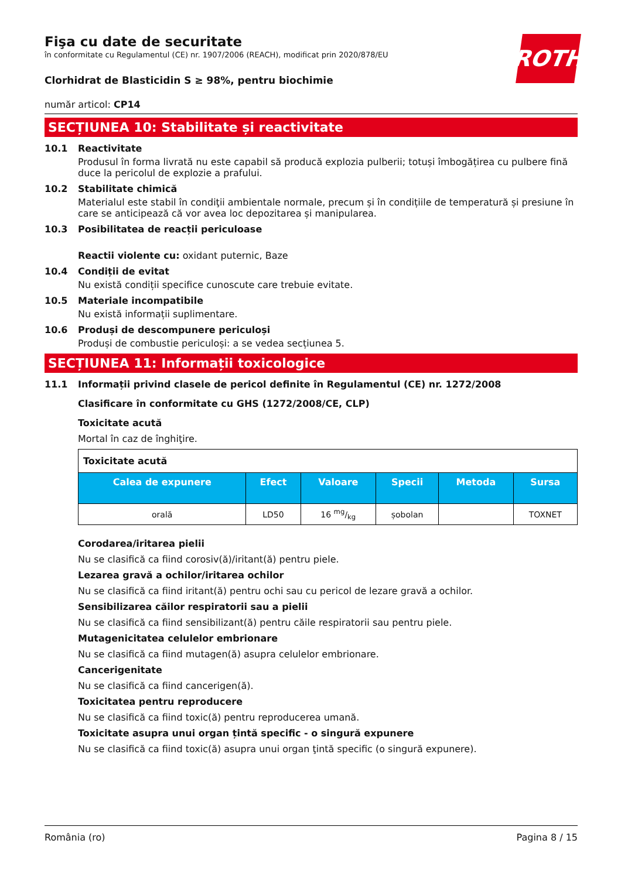ROTH
Fişa cu date de securitate
în conformitate cu Regulamentul (CE) nr. 1907/2006 (REACH), modificat prin 2020/878/EU
Clorhidrat de Blasticidin S ≥ 98%, pentru biochimie
număr articol: CP14
SECȚIUNEA 10: Stabilitate și reactivitate
10.1 Reactivitate
Produsul în forma livrată nu este capabil să producă explozia pulberii; totuși îmbogățirea cu pulbere fină duce la pericolul de explozie a prafului.
10.2 Stabilitate chimică
Materialul este stabil în condiţii ambientale normale, precum și în condițiile de temperatură și presiune în care se anticipează că vor avea loc depozitarea și manipularea.
10.3 Posibilitatea de reacții periculoase
Reactii violente cu: oxidant puternic, Baze
10.4 Condiții de evitat
Nu există condiții specifice cunoscute care trebuie evitate.
10.5 Materiale incompatibile
Nu există informații suplimentare.
10.6 Produși de descompunere periculoși
Produși de combustie periculoși: a se vedea secțiunea 5.
SECȚIUNEA 11: Informații toxicologice
11.1 Informații privind clasele de pericol definite în Regulamentul (CE) nr. 1272/2008
Clasificare în conformitate cu GHS (1272/2008/CE, CLP)
Toxicitate acută
Mortal în caz de înghiţire.
| Toxicitate acută | | | | | |
| Calea de expunere | Efect | Valoare | Specii | Metoda | Sursa |
| orală | LD50 | 16 mg/kg | șobolan | | TOXNET |
Corodarea/iritarea pielii
Nu se clasifică ca fiind corosiv(ă)/iritant(ă) pentru piele.
Lezarea gravă a ochilor/iritarea ochilor
Nu se clasifică ca fiind iritant(ă) pentru ochi sau cu pericol de lezare gravă a ochilor.
Sensibilizarea căilor respiratorii sau a pielii
Nu se clasifică ca fiind sensibilizant(ă) pentru căile respiratorii sau pentru piele.
Mutagenicitatea celulelor embrionare
Nu se clasifică ca fiind mutagen(ă) asupra celulelor embrionare.
Cancerigenitate
Nu se clasifică ca fiind cancerigen(ă).
Toxicitatea pentru reproducere
Nu se clasifică ca fiind toxic(ă) pentru reproducerea umană.
Toxicitate asupra unui organ țintă specific - o singură expunere
Nu se clasifică ca fiind toxic(ă) asupra unui organ ţintă specific (o singură expunere).
România (ro) Pagina 8 / 15